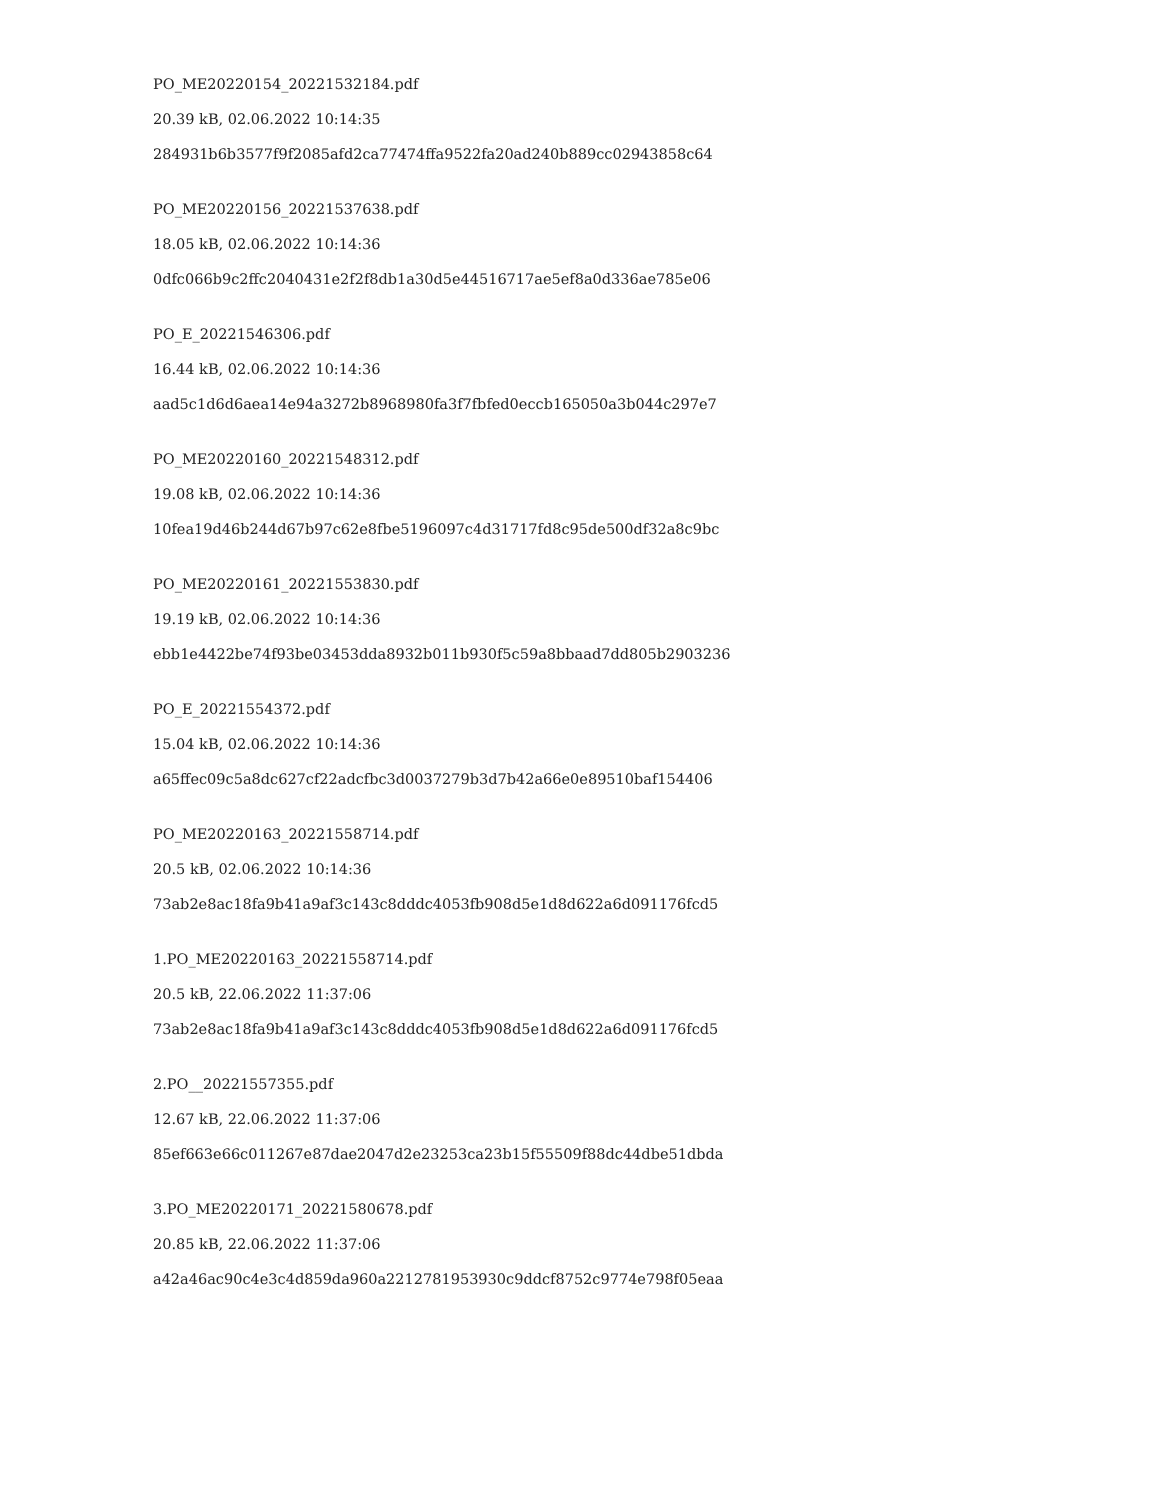PO_ME20220154_20221532184.pdf
20.39 kB, 02.06.2022 10:14:35
284931b6b3577f9f2085afd2ca77474ffa9522fa20ad240b889cc02943858c64
PO_ME20220156_20221537638.pdf
18.05 kB, 02.06.2022 10:14:36
0dfc066b9c2ffc2040431e2f2f8db1a30d5e44516717ae5ef8a0d336ae785e06
PO_E_20221546306.pdf
16.44 kB, 02.06.2022 10:14:36
aad5c1d6d6aea14e94a3272b8968980fa3f7fbfed0eccb165050a3b044c297e7
PO_ME20220160_20221548312.pdf
19.08 kB, 02.06.2022 10:14:36
10fea19d46b244d67b97c62e8fbe5196097c4d31717fd8c95de500df32a8c9bc
PO_ME20220161_20221553830.pdf
19.19 kB, 02.06.2022 10:14:36
ebb1e4422be74f93be03453dda8932b011b930f5c59a8bbaad7dd805b2903236
PO_E_20221554372.pdf
15.04 kB, 02.06.2022 10:14:36
a65ffec09c5a8dc627cf22adcfbc3d0037279b3d7b42a66e0e89510baf154406
PO_ME20220163_20221558714.pdf
20.5 kB, 02.06.2022 10:14:36
73ab2e8ac18fa9b41a9af3c143c8dddc4053fb908d5e1d8d622a6d091176fcd5
1.PO_ME20220163_20221558714.pdf
20.5 kB, 22.06.2022 11:37:06
73ab2e8ac18fa9b41a9af3c143c8dddc4053fb908d5e1d8d622a6d091176fcd5
2.PO__20221557355.pdf
12.67 kB, 22.06.2022 11:37:06
85ef663e66c011267e87dae2047d2e23253ca23b15f55509f88dc44dbe51dbda
3.PO_ME20220171_20221580678.pdf
20.85 kB, 22.06.2022 11:37:06
a42a46ac90c4e3c4d859da960a2212781953930c9ddcf8752c9774e798f05eaa